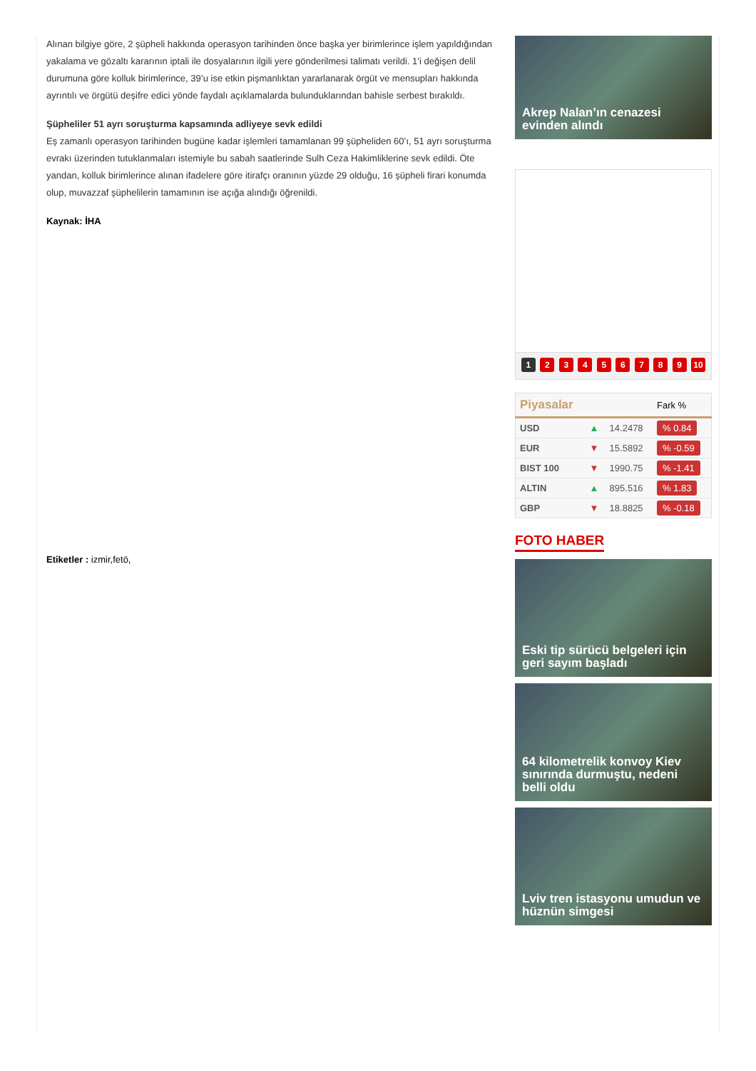Alınan bilgiye göre, 2 şüpheli hakkında operasyon tarihinden önce başka yer birimlerince işlem yapıldığından yakalama ve gözaltı kararının iptali ile dosyalarının ilgili yere gönderilmesi talimatı verildi. 1’i değişen delil durumuna göre kolluk birimlerince, 39’u ise etkin pişmanlıktan yararlanarak örgüt ve mensupları hakkında ayrıntılı ve örgütü deşifre edici yönde faydalı açıklamalarda bulunduklarından bahisle serbest bırakıldı.
Şüpheliler 51 ayrı soruşturma kapsamında adliyeye sevk edildi
Eş zamanlı operasyon tarihinden bugüne kadar işlemleri tamamlanan 99 şüpheliden 60’ı, 51 ayrı soruşturma evrakı üzerinden tutuklanmaları istemiyle bu sabah saatlerinde Sulh Ceza Hakimliklerine sevk edildi. Öte yandan, kolluk birimlerince alınan ifadelere göre itirafçı oranının yüzde 29 olduğu, 16 şüpheli firari konumda olup, muvazzaf şüphelilerin tamamının ise açığa alındığı öğrenildi.
Kaynak: İHA
Etiketler : izmir,fetö,
Akrep Nalan’ın cenazesi evinden alındı
1 2 3 4 5 6 7 8 9 10
| Piyasalar | | | Fark % |
| --- | --- | --- | --- |
| USD | ▲ | 14.2478 | % 0.84 |
| EUR | ▼ | 15.5892 | % -0.59 |
| BIST 100 | ▼ | 1990.75 | % -1.41 |
| ALTIN | ▲ | 895.516 | % 1.83 |
| GBP | ▼ | 18.8825 | % -0.18 |
FOTO HABER
Eski tip sürücü belgeleri için geri sayım başladı
64 kilometrelik konvoy Kiev sınırında durmuştu, nedeni belli oldu
Lviv tren istasyonu umudun ve hüznün simgesi